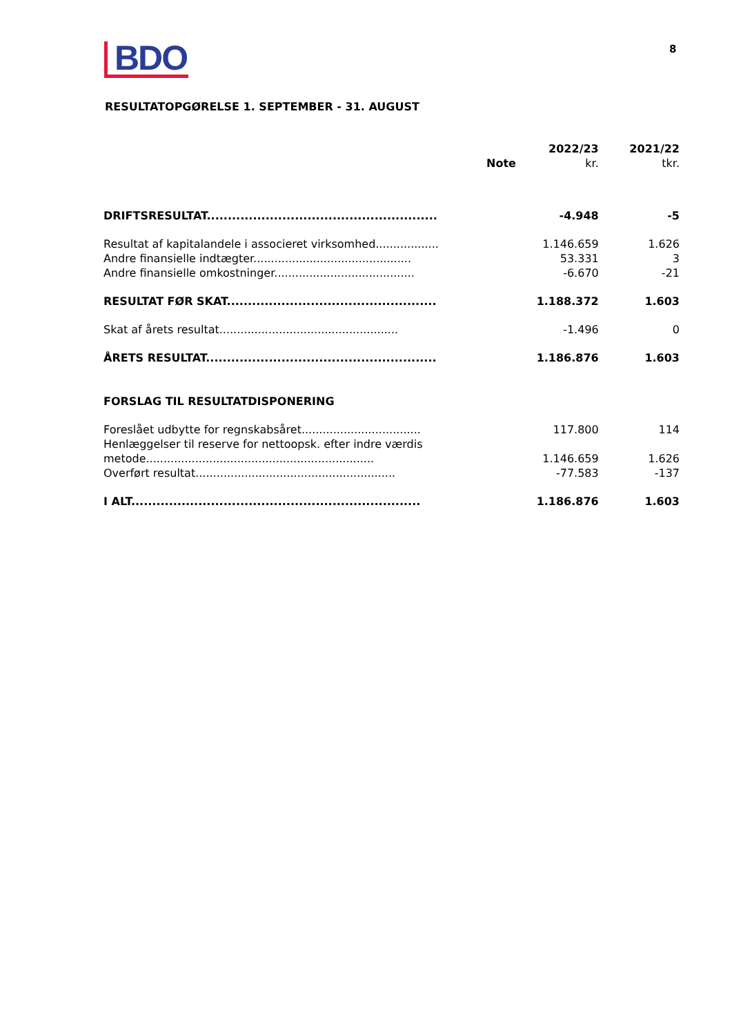BDO 8
RESULTATOPGØRELSE 1. SEPTEMBER - 31. AUGUST
| | Note | 2022/23 kr. | 2021/22 tkr. |
| --- | --- | --- | --- |
| DRIFTSRESULTAT....................................................... | | -4.948 | -5 |
| Resultat af kapitalandele i associeret virksomhed.................. | | 1.146.659 | 1.626 |
| Andre finansielle indtægter............................................. | | 53.331 | 3 |
| Andre finansielle omkostninger........................................ | | -6.670 | -21 |
| RESULTAT FØR SKAT.................................................. | | 1.188.372 | 1.603 |
| Skat af årets resultat................................................... | | -1.496 | 0 |
| ÅRETS RESULTAT....................................................... | | 1.186.876 | 1.603 |
| FORSLAG TIL RESULTATDISPONERING | | | |
| Foreslået udbytte for regnskabsåret.................................. | | 117.800 | 114 |
| Henlæggelser til reserve for nettoopsk. efter indre værdis metode................................................................. | | 1.146.659 | 1.626 |
| Overført resultat......................................................... | | -77.583 | -137 |
| I ALT..................................................................... | | 1.186.876 | 1.603 |